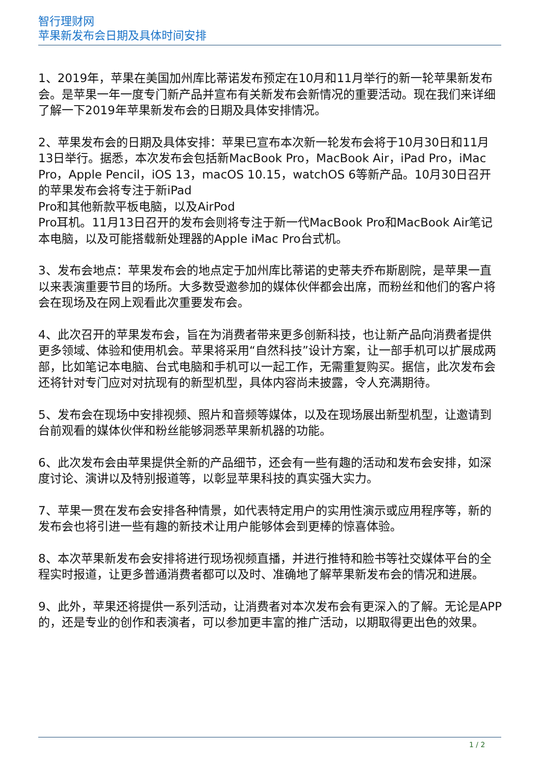智行理财网
苹果新发布会日期及具体时间安排
1、2019年，苹果在美国加州库比蒂诺发布预定在10月和11月举行的新一轮苹果新发布会。是苹果一年一度专门新产品并宣布有关新发布会新情况的重要活动。现在我们来详细了解一下2019年苹果新发布会的日期及具体安排情况。
2、苹果发布会的日期及具体安排：苹果已宣布本次新一轮发布会将于10月30日和11月13日举行。据悉，本次发布会包括新MacBook Pro，MacBook Air，iPad Pro，iMac Pro，Apple Pencil，iOS 13，macOS 10.15，watchOS 6等新产品。10月30日召开的苹果发布会将专注于新iPad
Pro和其他新款平板电脑，以及AirPod
Pro耳机。11月13日召开的发布会则将专注于新一代MacBook Pro和MacBook Air笔记本电脑，以及可能搭载新处理器的Apple iMac Pro台式机。
3、发布会地点：苹果发布会的地点定于加州库比蒂诺的史蒂夫乔布斯剧院，是苹果一直以来表演重要节目的场所。大多数受邀参加的媒体伙伴都会出席，而粉丝和他们的客户将会在现场及在网上观看此次重要发布会。
4、此次召开的苹果发布会，旨在为消费者带来更多创新科技，也让新产品向消费者提供更多领域、体验和使用机会。苹果将采用“自然科技”设计方案，让一部手机可以扩展成两部，比如笔记本电脑、台式电脑和手机可以一起工作，无需重复购买。据信，此次发布会还将针对专门应对对抗现有的新型机型，具体内容尚未披露，令人充满期待。
5、发布会在现场中安排视频、照片和音频等媒体，以及在现场展出新型机型，让邀请到台前观看的媒体伙伴和粉丝能够洞悉苹果新机器的功能。
6、此次发布会由苹果提供全新的产品细节，还会有一些有趣的活动和发布会安排，如深度讨论、演讲以及特别报道等，以彰显苹果科技的真实强大实力。
7、苹果一贯在发布会安排各种情景，如代表特定用户的实用性演示或应用程序等，新的发布会也将引进一些有趣的新技术让用户能够体会到更棒的惊喜体验。
8、本次苹果新发布会安排将进行现场视频直播，并进行推特和脸书等社交媒体平台的全程实时报道，让更多普通消费者都可以及时、准确地了解苹果新发布会的情况和进展。
9、此外，苹果还将提供一系列活动，让消费者对本次发布会有更深入的了解。无论是APP的，还是专业的创作和表演者，可以参加更丰富的推广活动，以期取得更出色的效果。
1 / 2